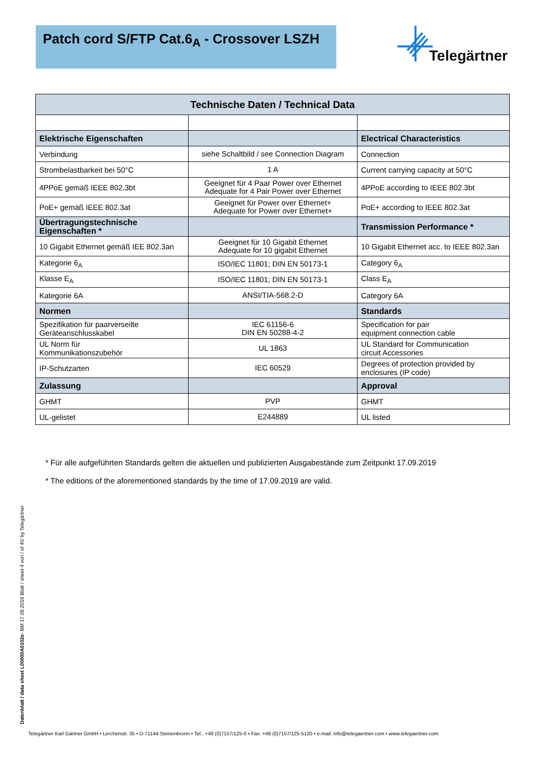Patch cord S/FTP Cat.6<sub>A</sub> - Crossover LSZH
Telegärtner
| Technische Daten / Technical Data | | |
| --- | --- | --- |
| Elektrische Eigenschaften | | Electrical Characteristics |
| Verbindung | siehe Schaltbild / see Connection Diagram | Connection |
| Strombelastbarkeit bei 50°C | 1 A | Current carrying capacity at 50°C |
| 4PPoE gemäß IEEE 802.3bt | Geeignet für 4 Paar Power over Ethernet Adequate for 4 Pair Power over Ethernet | 4PPoE according to IEEE 802.3bt |
| PoE+ gemäß IEEE 802.3at | Geeignet für Power over Ethernet+ Adequate for Power over Ethernet+ | PoE+ according to IEEE 802.3at |
| Übertragungstechnische Eigenschaften * | | Transmission Performance * |
| 10 Gigabit Ethernet gemäß IEE 802.3an | Geeignet für 10 Gigabit Ethernet Adequate for 10 gigabit Ethernet | 10 Gigabit Ethernet acc. to IEEE 802.3an |
| Kategorie 6<sub>A</sub> | ISO/IEC 11801; DIN EN 50173-1 | Category 6<sub>A</sub> |
| Klasse E<sub>A</sub> | ISO/IEC 11801; DIN EN 50173-1 | Class E<sub>A</sub> |
| Kategorie 6A | ANSI/TIA-568.2-D | Category 6A |
| Normen | | Standards |
| Spezifikation für paarverseilte Geräteanschlusskabel | IEC 61156-6 DIN EN 50288-4-2 | Specification for pair equipment connection cable |
| UL Norm für Kommunikationszubehör | UL 1863 | UL Standard for Communication circuit Accessories |
| IP-Schutzarten | IEC 60529 | Degrees of protection provided by enclosures (IP code) |
| Zulassung | | Approval |
| GHMT | PVP | GHMT |
| UL-gelistet | E244889 | UL listed |
* Für alle aufgeführten Standards gelten die aktuellen und publizierten Ausgabestände zum Zeitpunkt 17.09.2019
* The editions of the aforementioned standards by the time of 17.09.2019 are valid.
Datenblatt / data sheet L00000A0102e- BM 17.09.2019 Blatt / sheet 4 von / of 4© by Telegärtner
Telegärtner Karl Gärtner GmbH • Lerchenstr. 35 • D-71144 Steinenbronn • Tel.: +49 (0)7157/125-0 • Fax: +49 (0)7157/125-5120 • e-mail: info@telegaertner.com • www.telegaertner.com